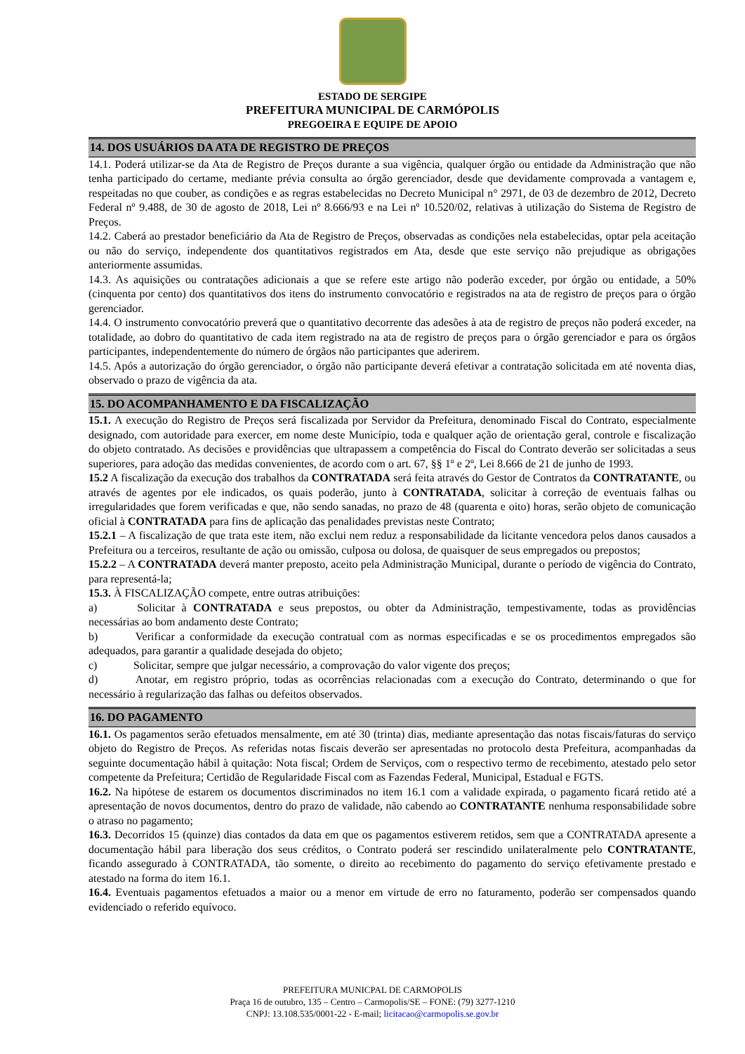ESTADO DE SERGIPE
PREFEITURA MUNICIPAL DE CARMÓPOLIS
PREGOEIRA E EQUIPE DE APOIO
14. DOS USUÁRIOS DA ATA DE REGISTRO DE PREÇOS
14.1. Poderá utilizar-se da Ata de Registro de Preços durante a sua vigência, qualquer órgão ou entidade da Administração que não tenha participado do certame, mediante prévia consulta ao órgão gerenciador, desde que devidamente comprovada a vantagem e, respeitadas no que couber, as condições e as regras estabelecidas no Decreto Municipal n° 2971, de 03 de dezembro de 2012, Decreto Federal nº 9.488, de 30 de agosto de 2018, Lei nº 8.666/93 e na Lei nº 10.520/02, relativas à utilização do Sistema de Registro de Preços.
14.2. Caberá ao prestador beneficiário da Ata de Registro de Preços, observadas as condições nela estabelecidas, optar pela aceitação ou não do serviço, independente dos quantitativos registrados em Ata, desde que este serviço não prejudique as obrigações anteriormente assumidas.
14.3. As aquisições ou contratações adicionais a que se refere este artigo não poderão exceder, por órgão ou entidade, a 50% (cinquenta por cento) dos quantitativos dos itens do instrumento convocatório e registrados na ata de registro de preços para o órgão gerenciador.
14.4. O instrumento convocatório preverá que o quantitativo decorrente das adesões à ata de registro de preços não poderá exceder, na totalidade, ao dobro do quantitativo de cada item registrado na ata de registro de preços para o órgão gerenciador e para os órgãos participantes, independentemente do número de órgãos não participantes que aderirem.
14.5. Após a autorização do órgão gerenciador, o órgão não participante deverá efetivar a contratação solicitada em até noventa dias, observado o prazo de vigência da ata.
15. DO ACOMPANHAMENTO E DA FISCALIZAÇÃO
15.1. A execução do Registro de Preços será fiscalizada por Servidor da Prefeitura, denominado Fiscal do Contrato, especialmente designado, com autoridade para exercer, em nome deste Município, toda e qualquer ação de orientação geral, controle e fiscalização do objeto contratado. As decisões e providências que ultrapassem a competência do Fiscal do Contrato deverão ser solicitadas a seus superiores, para adoção das medidas convenientes, de acordo com o art. 67, §§ 1º e 2º, Lei 8.666 de 21 de junho de 1993.
15.2 A fiscalização da execução dos trabalhos da CONTRATADA será feita através do Gestor de Contratos da CONTRATANTE, ou através de agentes por ele indicados, os quais poderão, junto à CONTRATADA, solicitar à correção de eventuais falhas ou irregularidades que forem verificadas e que, não sendo sanadas, no prazo de 48 (quarenta e oito) horas, serão objeto de comunicação oficial à CONTRATADA para fins de aplicação das penalidades previstas neste Contrato;
15.2.1 – A fiscalização de que trata este item, não exclui nem reduz a responsabilidade da licitante vencedora pelos danos causados a Prefeitura ou a terceiros, resultante de ação ou omissão, culposa ou dolosa, de quaisquer de seus empregados ou prepostos;
15.2.2 – A CONTRATADA deverá manter preposto, aceito pela Administração Municipal, durante o período de vigência do Contrato, para representá-la;
15.3. À FISCALIZAÇÃO compete, entre outras atribuições:
a) Solicitar à CONTRATADA e seus prepostos, ou obter da Administração, tempestivamente, todas as providências necessárias ao bom andamento deste Contrato;
b) Verificar a conformidade da execução contratual com as normas especificadas e se os procedimentos empregados são adequados, para garantir a qualidade desejada do objeto;
c) Solicitar, sempre que julgar necessário, a comprovação do valor vigente dos preços;
d) Anotar, em registro próprio, todas as ocorrências relacionadas com a execução do Contrato, determinando o que for necessário à regularização das falhas ou defeitos observados.
16. DO PAGAMENTO
16.1. Os pagamentos serão efetuados mensalmente, em até 30 (trinta) dias, mediante apresentação das notas fiscais/faturas do serviço objeto do Registro de Preços. As referidas notas fiscais deverão ser apresentadas no protocolo desta Prefeitura, acompanhadas da seguinte documentação hábil à quitação: Nota fiscal; Ordem de Serviços, com o respectivo termo de recebimento, atestado pelo setor competente da Prefeitura; Certidão de Regularidade Fiscal com as Fazendas Federal, Municipal, Estadual e FGTS.
16.2. Na hipótese de estarem os documentos discriminados no item 16.1 com a validade expirada, o pagamento ficará retido até a apresentação de novos documentos, dentro do prazo de validade, não cabendo ao CONTRATANTE nenhuma responsabilidade sobre o atraso no pagamento;
16.3. Decorridos 15 (quinze) dias contados da data em que os pagamentos estiverem retidos, sem que a CONTRATADA apresente a documentação hábil para liberação dos seus créditos, o Contrato poderá ser rescindido unilateralmente pelo CONTRATANTE, ficando assegurado à CONTRATADA, tão somente, o direito ao recebimento do pagamento do serviço efetivamente prestado e atestado na forma do item 16.1.
16.4. Eventuais pagamentos efetuados a maior ou a menor em virtude de erro no faturamento, poderão ser compensados quando evidenciado o referido equívoco.
PREFEITURA MUNICPAL DE CARMOPOLIS
Praça 16 de outubro, 135 – Centro – Carmopolis/SE – FONE: (79) 3277-1210
CNPJ: 13.108.535/0001-22 - E-mail; licitacao@carmopolis.se.gov.br